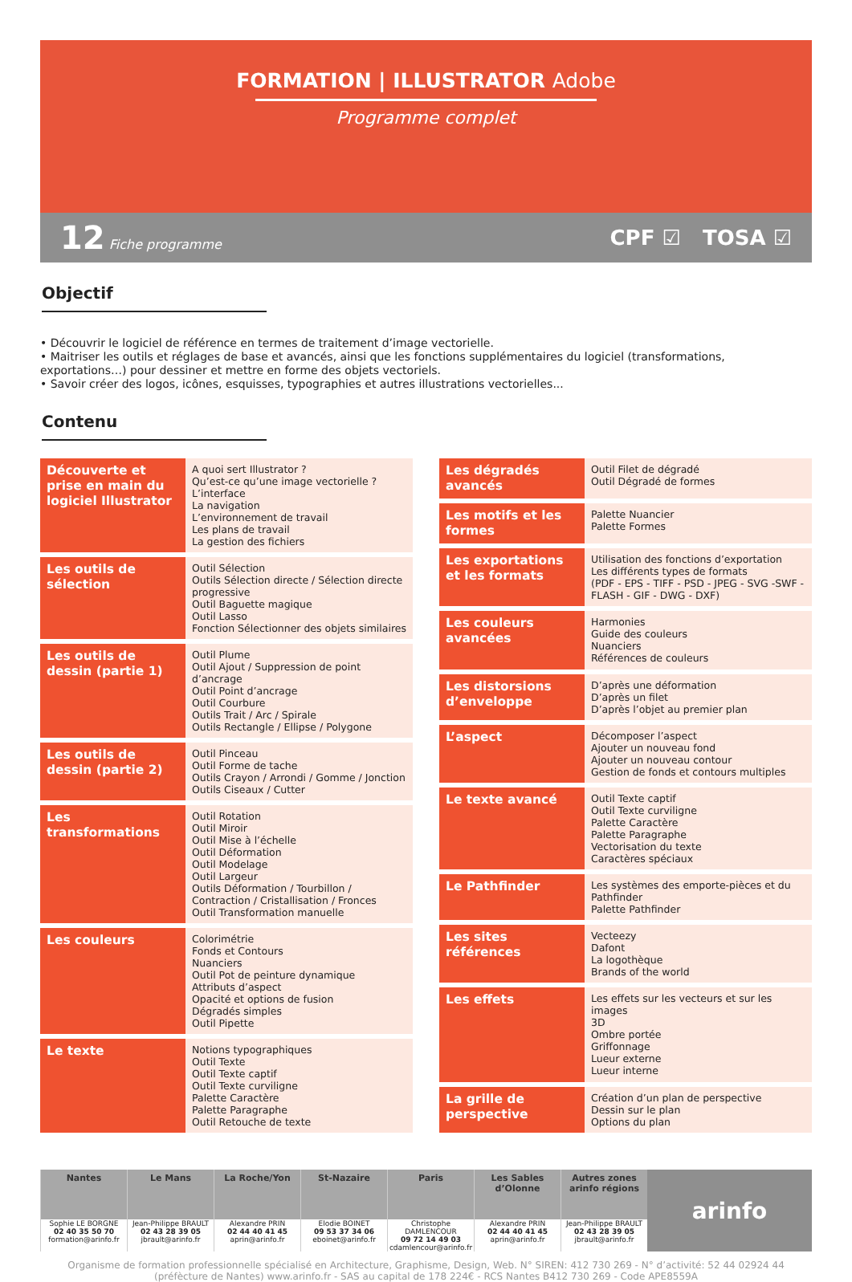FORMATION | ILLUSTRATOR Adobe
Programme complet
12 Fiche programme CPF ☑ TOSA ☑
Objectif
• Découvrir le logiciel de référence en termes de traitement d’image vectorielle.
• Maitriser les outils et réglages de base et avancés, ainsi que les fonctions supplémentaires du logiciel (transformations, exportations…) pour dessiner et mettre en forme des objets vectoriels.
• Savoir créer des logos, icônes, esquisses, typographies et autres illustrations vectorielles...
Contenu
| Découverte et prise en main du logiciel Illustrator | A quoi sert Illustrator ? Qu’est-ce qu’une image vectorielle ? L’interface La navigation L’environnement de travail Les plans de travail La gestion des fichiers |
| Les outils de sélection | Outil Sélection Outils Sélection directe / Sélection directe progressive Outil Baguette magique Outil Lasso Fonction Sélectionner des objets similaires |
| Les outils de dessin (partie 1) | Outil Plume Outil Ajout / Suppression de point d’ancrage Outil Point d’ancrage Outil Courbure Outils Trait / Arc / Spirale Outils Rectangle / Ellipse / Polygone |
| Les outils de dessin (partie 2) | Outil Pinceau Outil Forme de tache Outils Crayon / Arrondi / Gomme / Jonction Outils Ciseaux / Cutter |
| Les transformations | Outil Rotation Outil Miroir Outil Mise à l’échelle Outil Déformation Outil Modelage Outil Largeur Outils Déformation / Tourbillon / Contraction / Cristallisation / Fronces Outil Transformation manuelle |
| Les couleurs | Colorimétrie Fonds et Contours Nuanciers Outil Pot de peinture dynamique Attributs d’aspect Opacité et options de fusion Dégradés simples Outil Pipette |
| Le texte | Notions typographiques Outil Texte Outil Texte captif Outil Texte curviligne Palette Caractère Palette Paragraphe Outil Retouche de texte |
| Les dégradés avancés | Outil Filet de dégradé Outil Dégradé de formes |
| Les motifs et les formes | Palette Nuancier Palette Formes |
| Les exportations et les formats | Utilisation des fonctions d’exportation Les différents types de formats (PDF - EPS - TIFF - PSD - JPEG - SVG -SWF - FLASH - GIF - DWG - DXF) |
| Les couleurs avancées | Harmonies Guide des couleurs Nuanciers Références de couleurs |
| Les distorsions d’enveloppe | D’après une déformation D’après un filet D’après l’objet au premier plan |
| L’aspect | Décomposer l’aspect Ajouter un nouveau fond Ajouter un nouveau contour Gestion de fonds et contours multiples |
| Le texte avancé | Outil Texte captif Outil Texte curviligne Palette Caractère Palette Paragraphe Vectorisation du texte Caractères spéciaux |
| Le Pathfinder | Les systèmes des emporte-pièces et du Pathfinder Palette Pathfinder |
| Les sites références | Vecteezy Dafont La logothèque Brands of the world |
| Les effets | Les effets sur les vecteurs et sur les images 3D Ombre portée Griffonnage Lueur externe Lueur interne |
| La grille de perspective | Création d’un plan de perspective Dessin sur le plan Options du plan |
Nantes
Sophie LE BORGNE
02 40 35 50 70
formation@arinfo.fr
Le Mans
Jean-Philippe BRAULT
02 43 28 39 05
jbrault@arinfo.fr
La Roche/Yon
Alexandre PRIN
02 44 40 41 45
aprin@arinfo.fr
St-Nazaire
Elodie BOINET
09 53 37 34 06
eboinet@arinfo.fr
Paris
Christophe DAMLENCOUR
09 72 14 49 03
cdamlencour@arinfo.fr
Les Sables d’Olonne
Alexandre PRIN
02 44 40 41 45
aprin@arinfo.fr
Autres zones
arinfo régions
Jean-Philippe BRAULT
02 43 28 39 05
jbrault@arinfo.fr
arinfo
Organisme de formation professionnelle spécialisé en Architecture, Graphisme, Design, Web. N° SIREN: 412 730 269 - N° d’activité: 52 44 02924 44
(préfècture de Nantes) www.arinfo.fr - SAS au capital de 178 224€ - RCS Nantes B412 730 269 - Code APE8559A